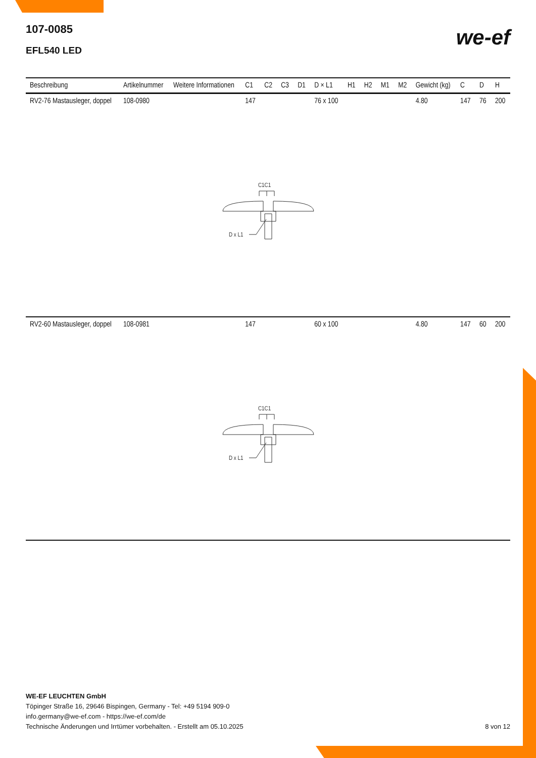107-0085
EFL540 LED
we-ef
| Beschreibung | Artikelnummer | Weitere Informationen | C1 | C2 | C3 | D1 | D × L1 | H1 | H2 | M1 | M2 | Gewicht (kg) | C | D | H |
| --- | --- | --- | --- | --- | --- | --- | --- | --- | --- | --- | --- | --- | --- | --- | --- |
| RV2-76 Mastausleger, doppel | 108-0980 | | 147 | | | | 76 x 100 | | | | | 4.80 | 147 | 76 | 200 |
| C1C1 D x L1 | | | | | | | | | | | | | | | |
| RV2-60 Mastausleger, doppel | 108-0981 | | 147 | | | | 60 x 100 | | | | | 4.80 | 147 | 60 | 200 |
| C1C1 D x L1 | | | | | | | | | | | | | | | |
WE-EF LEUCHTEN GmbH
Töpinger Straße 16, 29646 Bispingen, Germany - Tel: +49 5194 909-0
info.germany@we-ef.com - https://we-ef.com/de
Technische Änderungen und Irrtümer vorbehalten. - Erstellt am 05.10.2025 8 von 12